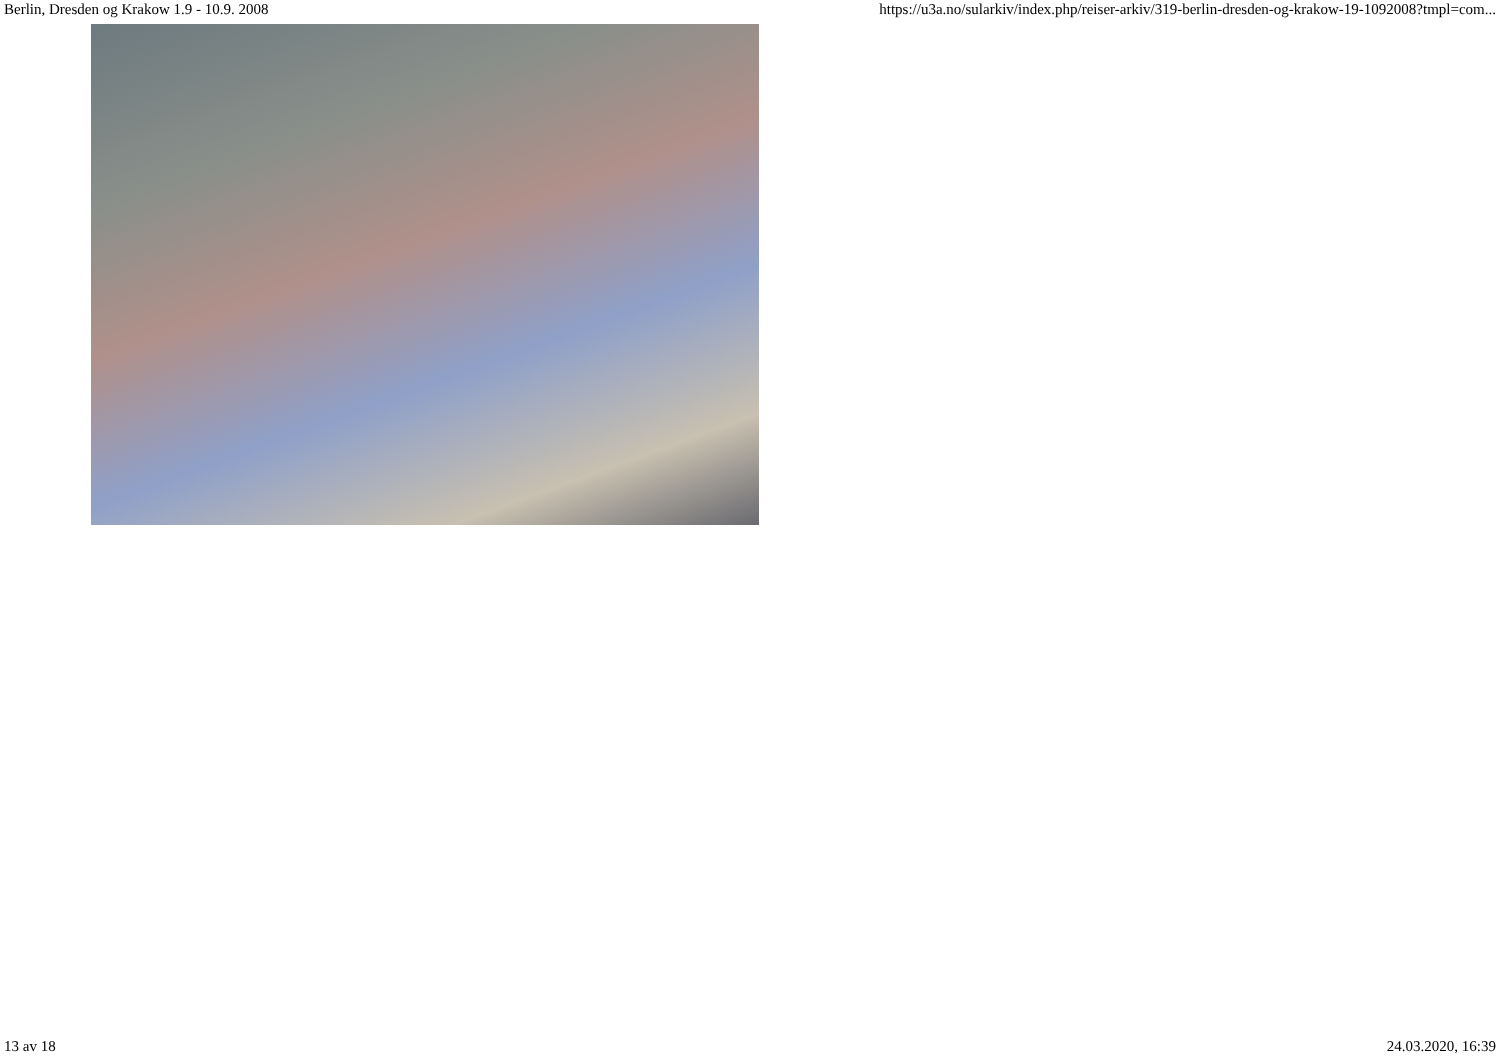Berlin, Dresden og Krakow 1.9 - 10.9. 2008 https://u3a.no/sularkiv/index.php/reiser-arkiv/319-berlin-dresden-og-krakow-19-1092008?tmpl=com...
13 av 18 24.03.2020, 16:39